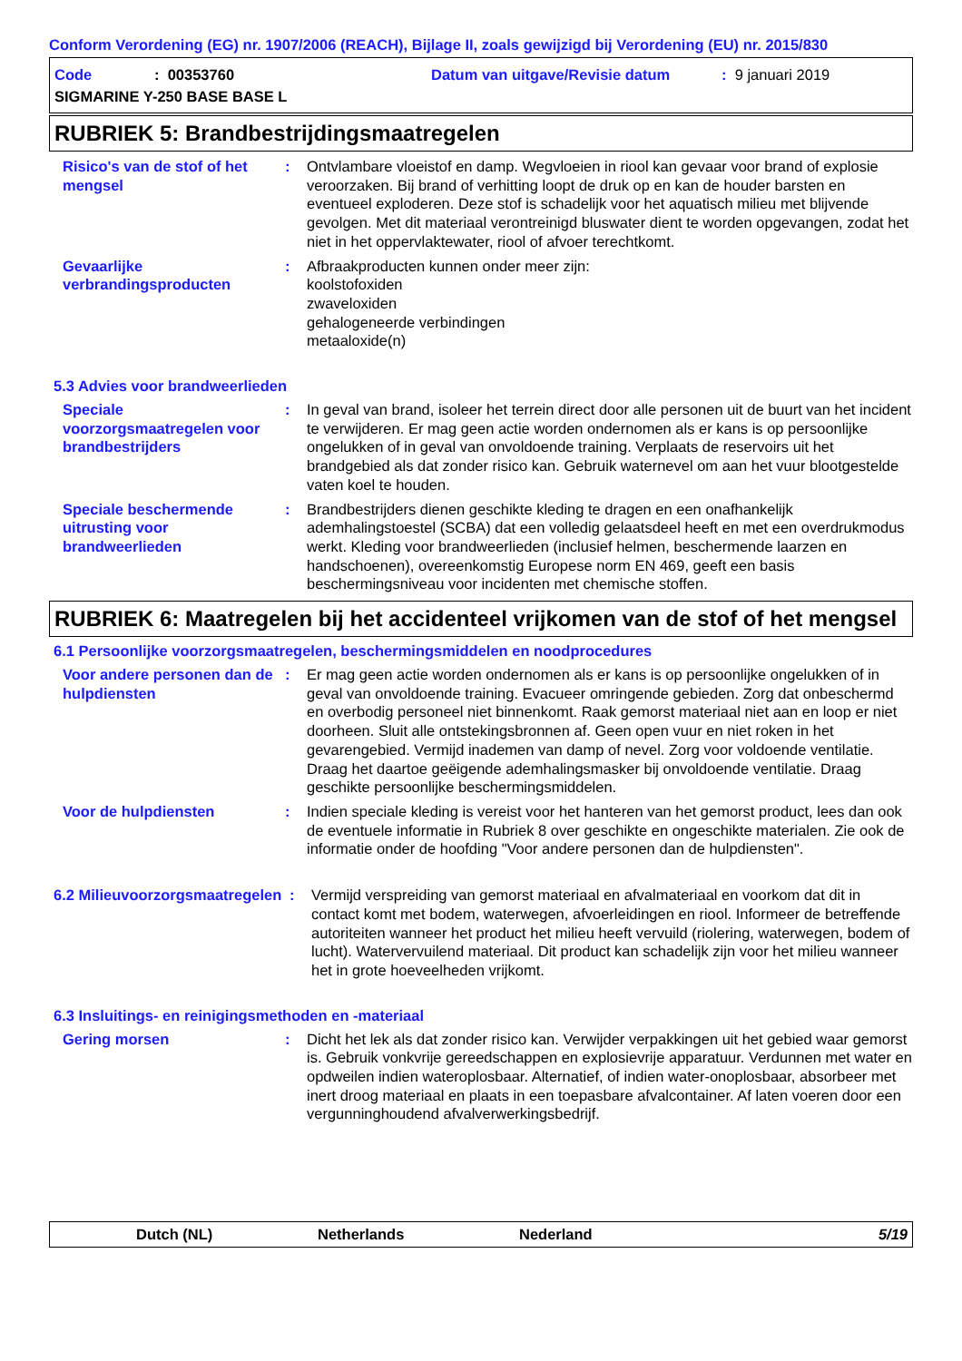Conform Verordening (EG) nr. 1907/2006 (REACH), Bijlage II, zoals gewijzigd bij Verordening (EU) nr. 2015/830
Code: 00353760 Datum van uitgave/Revisie datum: 9 januari 2019
SIGMARINE Y-250 BASE BASE L
RUBRIEK 5: Brandbestrijdingsmaatregelen
Risico's van de stof of het mengsel
: Ontvlambare vloeistof en damp. Wegvloeien in riool kan gevaar voor brand of explosie veroorzaken. Bij brand of verhitting loopt de druk op en kan de houder barsten en eventueel exploderen. Deze stof is schadelijk voor het aquatisch milieu met blijvende gevolgen. Met dit materiaal verontreinigd bluswater dient te worden opgevangen, zodat het niet in het oppervlaktewater, riool of afvoer terechtkomt.
Gevaarlijke verbrandingsproducten
: Afbraakproducten kunnen onder meer zijn:
koolstofoxiden
zwaveloxiden
gehalogeneerde verbindingen
metaaloxide(n)
5.3 Advies voor brandweerlieden
Speciale voorzorgsmaatregelen voor brandbestrijders
: In geval van brand, isoleer het terrein direct door alle personen uit de buurt van het incident te verwijderen. Er mag geen actie worden ondernomen als er kans is op persoonlijke ongelukken of in geval van onvoldoende training. Verplaats de reservoirs uit het brandgebied als dat zonder risico kan. Gebruik waternevel om aan het vuur blootgestelde vaten koel te houden.
Speciale beschermende uitrusting voor brandweerlieden
: Brandbestrijders dienen geschikte kleding te dragen en een onafhankelijk ademhalingstoestel (SCBA) dat een volledig gelaatsdeel heeft en met een overdrukmodus werkt. Kleding voor brandweerlieden (inclusief helmen, beschermende laarzen en handschoenen), overeenkomstig Europese norm EN 469, geeft een basis beschermingsniveau voor incidenten met chemische stoffen.
RUBRIEK 6: Maatregelen bij het accidenteel vrijkomen van de stof of het mengsel
6.1 Persoonlijke voorzorgsmaatregelen, beschermingsmiddelen en noodprocedures
Voor andere personen dan de hulpdiensten
: Er mag geen actie worden ondernomen als er kans is op persoonlijke ongelukken of in geval van onvoldoende training. Evacueer omringende gebieden. Zorg dat onbeschermd en overbodig personeel niet binnenkomt. Raak gemorst materiaal niet aan en loop er niet doorheen. Sluit alle ontstekingsbronnen af. Geen open vuur en niet roken in het gevarengebied. Vermijd inademen van damp of nevel. Zorg voor voldoende ventilatie. Draag het daartoe geëigende ademhalingsmasker bij onvoldoende ventilatie. Draag geschikte persoonlijke beschermingsmiddelen.
Voor de hulpdiensten : Indien speciale kleding is vereist voor het hanteren van het gemorst product, lees dan ook de eventuele informatie in Rubriek 8 over geschikte en ongeschikte materialen. Zie ook de informatie onder de hoofding "Voor andere personen dan de hulpdiensten".
6.2 Milieuvoorzorgsmaatregelen
: Vermijd verspreiding van gemorst materiaal en afvalmateriaal en voorkom dat dit in contact komt met bodem, waterwegen, afvoerleidingen en riool. Informeer de betreffende autoriteiten wanneer het product het milieu heeft vervuild (riolering, waterwegen, bodem of lucht). Watervervuilend materiaal. Dit product kan schadelijk zijn voor het milieu wanneer het in grote hoeveelheden vrijkomt.
6.3 Insluitings- en reinigingsmethoden en -materiaal
Gering morsen : Dicht het lek als dat zonder risico kan. Verwijder verpakkingen uit het gebied waar gemorst is. Gebruik vonkvrije gereedschappen en explosievrije apparatuur. Verdunnen met water en opdweilen indien wateroplosbaar. Alternatief, of indien water-onoplosbaar, absorbeer met inert droog materiaal en plaats in een toepasbare afvalcontainer. Af laten voeren door een vergunninghoudend afvalverwerkingsbedrijf.
Dutch (NL) Netherlands Nederland 5/19